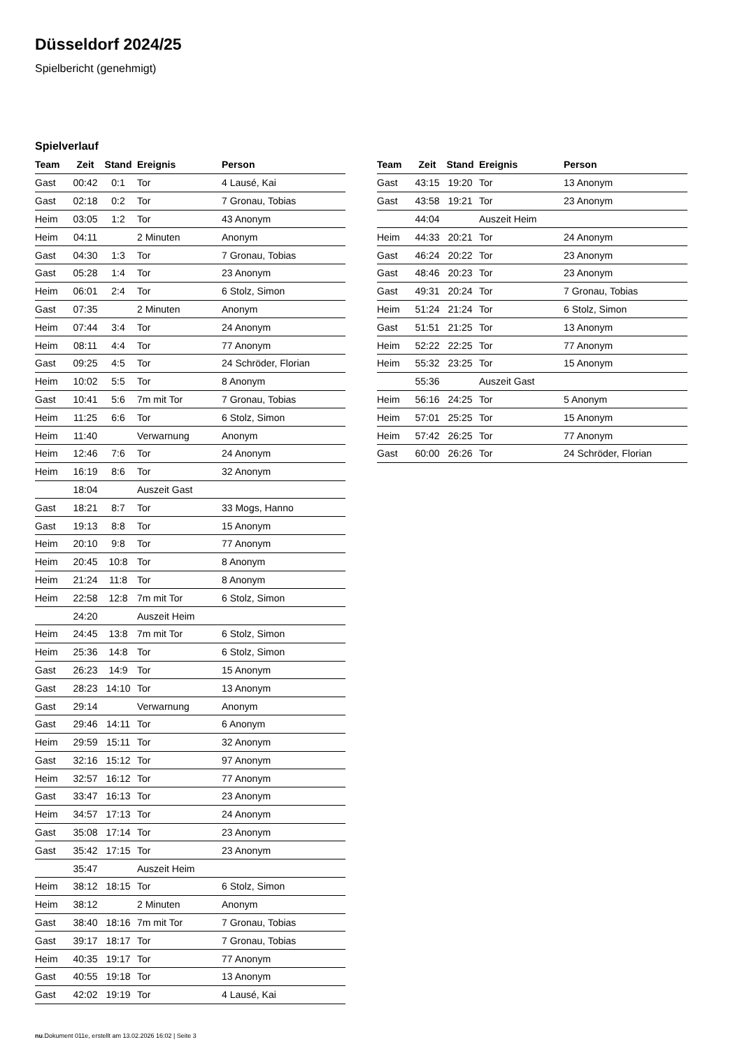Düsseldorf 2024/25
Spielbericht (genehmigt)
Spielverlauf
| Team | Zeit | Stand | Ereignis | Person |
| --- | --- | --- | --- | --- |
| Gast | 00:42 | 0:1 | Tor | 4 Lausé, Kai |
| Gast | 02:18 | 0:2 | Tor | 7 Gronau, Tobias |
| Heim | 03:05 | 1:2 | Tor | 43 Anonym |
| Heim | 04:11 | | 2 Minuten | Anonym |
| Gast | 04:30 | 1:3 | Tor | 7 Gronau, Tobias |
| Gast | 05:28 | 1:4 | Tor | 23 Anonym |
| Heim | 06:01 | 2:4 | Tor | 6 Stolz, Simon |
| Gast | 07:35 | | 2 Minuten | Anonym |
| Heim | 07:44 | 3:4 | Tor | 24 Anonym |
| Heim | 08:11 | 4:4 | Tor | 77 Anonym |
| Gast | 09:25 | 4:5 | Tor | 24 Schröder, Florian |
| Heim | 10:02 | 5:5 | Tor | 8 Anonym |
| Gast | 10:41 | 5:6 | 7m mit Tor | 7 Gronau, Tobias |
| Heim | 11:25 | 6:6 | Tor | 6 Stolz, Simon |
| Heim | 11:40 | | Verwarnung | Anonym |
| Heim | 12:46 | 7:6 | Tor | 24 Anonym |
| Heim | 16:19 | 8:6 | Tor | 32 Anonym |
| | 18:04 | | Auszeit Gast | |
| Gast | 18:21 | 8:7 | Tor | 33 Mogs, Hanno |
| Gast | 19:13 | 8:8 | Tor | 15 Anonym |
| Heim | 20:10 | 9:8 | Tor | 77 Anonym |
| Heim | 20:45 | 10:8 | Tor | 8 Anonym |
| Heim | 21:24 | 11:8 | Tor | 8 Anonym |
| Heim | 22:58 | 12:8 | 7m mit Tor | 6 Stolz, Simon |
| | 24:20 | | Auszeit Heim | |
| Heim | 24:45 | 13:8 | 7m mit Tor | 6 Stolz, Simon |
| Heim | 25:36 | 14:8 | Tor | 6 Stolz, Simon |
| Gast | 26:23 | 14:9 | Tor | 15 Anonym |
| Gast | 28:23 | 14:10 | Tor | 13 Anonym |
| Gast | 29:14 | | Verwarnung | Anonym |
| Gast | 29:46 | 14:11 | Tor | 6 Anonym |
| Heim | 29:59 | 15:11 | Tor | 32 Anonym |
| Gast | 32:16 | 15:12 | Tor | 97 Anonym |
| Heim | 32:57 | 16:12 | Tor | 77 Anonym |
| Gast | 33:47 | 16:13 | Tor | 23 Anonym |
| Heim | 34:57 | 17:13 | Tor | 24 Anonym |
| Gast | 35:08 | 17:14 | Tor | 23 Anonym |
| Gast | 35:42 | 17:15 | Tor | 23 Anonym |
| | 35:47 | | Auszeit Heim | |
| Heim | 38:12 | 18:15 | Tor | 6 Stolz, Simon |
| Heim | 38:12 | | 2 Minuten | Anonym |
| Gast | 38:40 | 18:16 | 7m mit Tor | 7 Gronau, Tobias |
| Gast | 39:17 | 18:17 | Tor | 7 Gronau, Tobias |
| Heim | 40:35 | 19:17 | Tor | 77 Anonym |
| Gast | 40:55 | 19:18 | Tor | 13 Anonym |
| Gast | 42:02 | 19:19 | Tor | 4 Lausé, Kai |
| Team | Zeit | Stand | Ereignis | Person |
| --- | --- | --- | --- | --- |
| Gast | 43:15 | 19:20 | Tor | 13 Anonym |
| Gast | 43:58 | 19:21 | Tor | 23 Anonym |
| | 44:04 | | Auszeit Heim | |
| Heim | 44:33 | 20:21 | Tor | 24 Anonym |
| Gast | 46:24 | 20:22 | Tor | 23 Anonym |
| Gast | 48:46 | 20:23 | Tor | 23 Anonym |
| Gast | 49:31 | 20:24 | Tor | 7 Gronau, Tobias |
| Heim | 51:24 | 21:24 | Tor | 6 Stolz, Simon |
| Gast | 51:51 | 21:25 | Tor | 13 Anonym |
| Heim | 52:22 | 22:25 | Tor | 77 Anonym |
| Heim | 55:32 | 23:25 | Tor | 15 Anonym |
| | 55:36 | | Auszeit Gast | |
| Heim | 56:16 | 24:25 | Tor | 5 Anonym |
| Heim | 57:01 | 25:25 | Tor | 15 Anonym |
| Heim | 57:42 | 26:25 | Tor | 77 Anonym |
| Gast | 60:00 | 26:26 | Tor | 24 Schröder, Florian |
nu.Dokument 011e, erstellt am 13.02.2026 16:02 | Seite 3